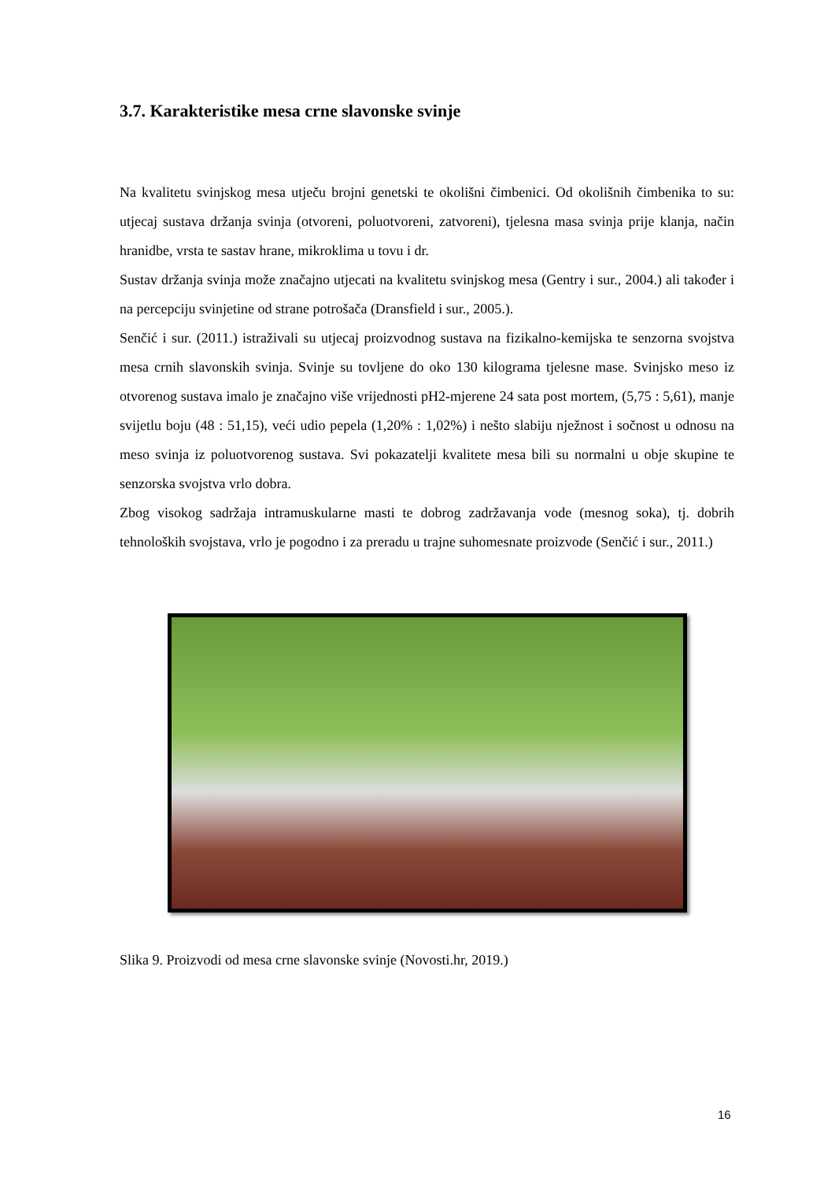3.7. Karakteristike mesa crne slavonske svinje
Na kvalitetu svinjskog mesa utječu brojni genetski te okolišni čimbenici. Od okolišnih čimbenika to su: utjecaj sustava držanja svinja (otvoreni, poluotvoreni, zatvoreni), tjelesna masa svinja prije klanja, način hranidbe, vrsta te sastav hrane, mikroklima u tovu i dr.
Sustav držanja svinja može značajno utjecati na kvalitetu svinjskog mesa (Gentry i sur., 2004.) ali također i na percepciju svinjetine od strane potrošača (Dransfield i sur., 2005.).
Senčić i sur. (2011.) istraživali su utjecaj proizvodnog sustava na fizikalno-kemijska te senzorna svojstva mesa crnih slavonskih svinja. Svinje su tovljene do oko 130 kilograma tjelesne mase. Svinjsko meso iz otvorenog sustava imalo je značajno više vrijednosti pH2-mjerene 24 sata post mortem, (5,75 : 5,61), manje svijetlu boju (48 : 51,15), veći udio pepela (1,20% : 1,02%) i nešto slabiju nježnost i sočnost u odnosu na meso svinja iz poluotvorenog sustava. Svi pokazatelji kvalitete mesa bili su normalni u obje skupine te senzorska svojstva vrlo dobra.
Zbog visokog sadržaja intramuskularne masti te dobrog zadržavanja vode (mesnog soka), tj. dobrih tehnoloških svojstava, vrlo je pogodno i za preradu u trajne suhomesnate proizvode (Senčić i sur., 2011.)
Slika 9. Proizvodi od mesa crne slavonske svinje (Novosti.hr, 2019.)
16